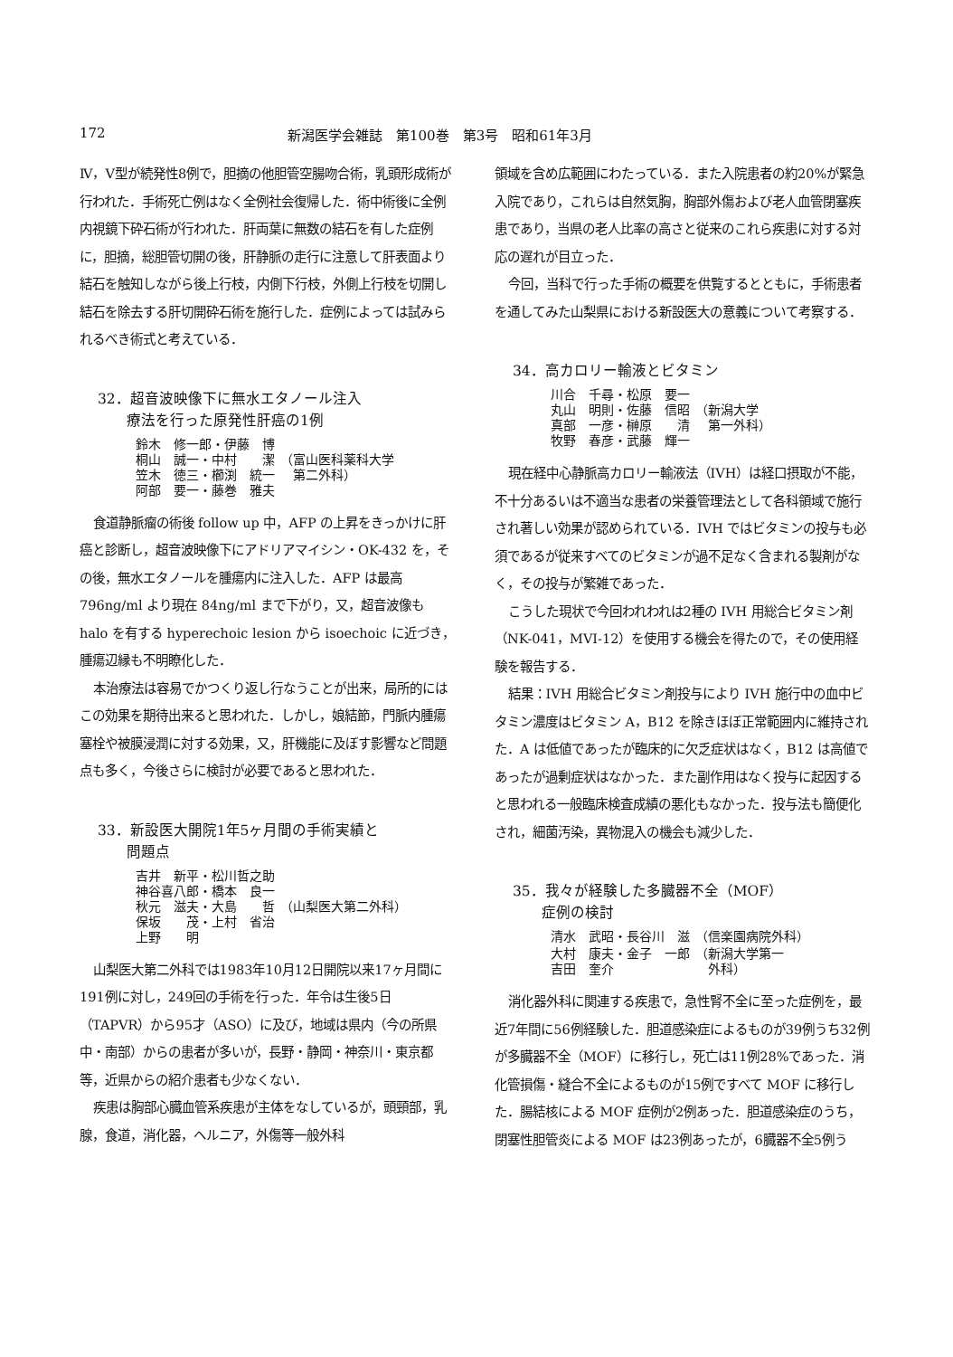172 新潟医学会雑誌　第100巻　第3号　昭和61年3月
Ⅳ，Ⅴ型が続発性8例で，胆摘の他胆管空腸吻合術，乳頭形成術が行われた．手術死亡例はなく全例社会復帰した．術中術後に全例内視鏡下砕石術が行われた．肝両葉に無数の結石を有した症例に，胆摘，総胆管切開の後，肝静脈の走行に注意して肝表面より結石を触知しながら後上行枝，内側下行枝，外側上行枝を切開し結石を除去する肝切開砕石術を施行した．症例によっては試みられるべき術式と考えている．
32．超音波映像下に無水エタノール注入
　　療法を行った原発性肝癌の1例
| 鈴木 修一郎・伊藤 博 桐山 誠一・中村 潔 笠木 徳三・櫛渕 統一 阿部 要一・藤巻 雅夫 | （富山医科薬科大学 第二外科） |
食道静脈瘤の術後 follow up 中，AFP の上昇をきっかけに肝癌と診断し，超音波映像下にアドリアマイシン・OK-432 を，その後，無水エタノールを腫瘍内に注入した．AFP は最高 796ng/ml より現在 84ng/ml まで下がり，又，超音波像も halo を有する hyperechoic lesion から isoechoic に近づき，腫瘍辺縁も不明瞭化した．
本治療法は容易でかつくり返し行なうことが出来，局所的にはこの効果を期待出来ると思われた．しかし，娘結節，門脈内腫瘍塞栓や被膜浸潤に対する効果，又，肝機能に及ぼす影響など問題点も多く，今後さらに検討が必要であると思われた．
33．新設医大開院1年5ヶ月間の手術実績と
　　問題点
| 吉井 新平・松川哲之助 神谷喜八郎・橋本 良一 秋元 滋夫・大島 哲 保坂 茂・上村 省治 上野 明 | （山梨医大第二外科） |
山梨医大第二外科では1983年10月12日開院以来17ヶ月間に191例に対し，249回の手術を行った．年令は生後5日（TAPVR）から95才（ASO）に及び，地域は県内（今の所県中・南部）からの患者が多いが，長野・静岡・神奈川・東京都等，近県からの紹介患者も少なくない．
疾患は胸部心臓血管系疾患が主体をなしているが，頭頸部，乳腺，食道，消化器，ヘルニア，外傷等一般外科
領域を含め広範囲にわたっている．また入院患者の約20%が緊急入院であり，これらは自然気胸，胸部外傷および老人血管閉塞疾患であり，当県の老人比率の高さと従来のこれら疾患に対する対応の遅れが目立った．
今回，当科で行った手術の概要を供覧するとともに，手術患者を通してみた山梨県における新設医大の意義について考察する．
34．高カロリー輸液とビタミン
| 川合 千尋・松原 要一 丸山 明則・佐藤 信昭 真部 一彦・榊原 清 牧野 春彦・武藤 輝一 | （新潟大学 第一外科） |
現在経中心静脈高カロリー輸液法（IVH）は経口摂取が不能，不十分あるいは不適当な患者の栄養管理法として各科領域で施行され著しい効果が認められている．IVH ではビタミンの投与も必須であるが従来すべてのビタミンが過不足なく含まれる製剤がなく，その投与が繁雑であった．
こうした現状で今回われわれは2種の IVH 用総合ビタミン剤（NK-041，MVI-12）を使用する機会を得たので，その使用経験を報告する．
結果：IVH 用総合ビタミン剤投与により IVH 施行中の血中ビタミン濃度はビタミン A，B12 を除きほぼ正常範囲内に維持された．A は低値であったが臨床的に欠乏症状はなく，B12 は高値であったが過剰症状はなかった．また副作用はなく投与に起因すると思われる一般臨床検査成績の悪化もなかった．投与法も簡便化され，細菌汚染，異物混入の機会も減少した．
35．我々が経験した多臓器不全（MOF）
　　症例の検討
| 清水 武昭・長谷川 滋 | （信楽園病院外科） |
| 大村 康夫・金子 一郎 吉田 奎介 | （新潟大学第一 外科） |
消化器外科に関連する疾患で，急性腎不全に至った症例を，最近7年間に56例経験した．胆道感染症によるものが39例うち32例が多臓器不全（MOF）に移行し，死亡は11例28%であった．消化管損傷・縫合不全によるものが15例ですべて MOF に移行した．腸結核による MOF 症例が2例あった．胆道感染症のうち，閉塞性胆管炎による MOF は23例あったが，6臓器不全5例う